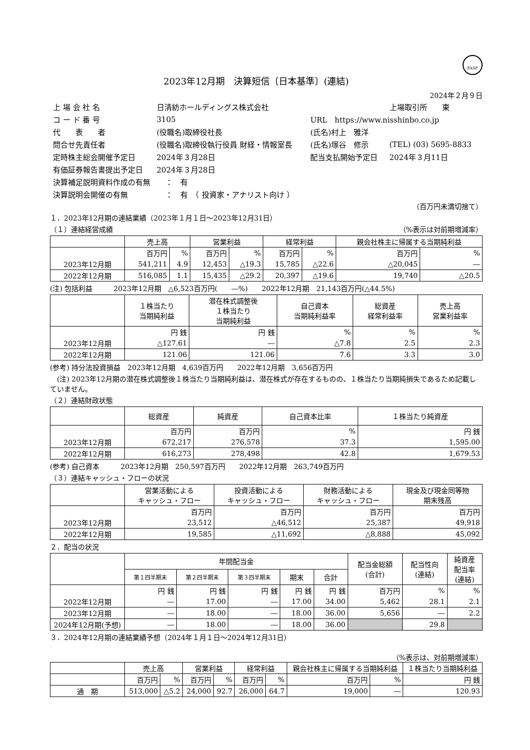FASF
2023年12月期　決算短信〔日本基準〕(連結)
2024年２月９日
| 上 場 会 社 名 | 日清紡ホールディングス株式会社 | | 上場取引所 東 |
| コ ー ド 番 号 | 3105 | URL https://www.nisshinbo.co.jp | |
| 代 表 者 | (役職名)取締役社長 | (氏名)村上 雅洋 | |
| 問合せ先責任者 | (役職名)取締役執行役員 財経・情報室長 | (氏名)塚谷 修示 | (TEL) (03) 5695-8833 |
| 定時株主総会開催予定日 | 2024年３月28日 | 配当支払開始予定日 | 2024年３月11日 |
| 有価証券報告書提出予定日 | 2024年３月28日 | | |
| 決算補足説明資料作成の有無 ： 有 | | | |
| 決算説明会開催の有無 ： 有 （ 投資家・アナリスト向け ） | | | |
（百万円未満切捨て）
１．2023年12月期の連結業績（2023年１月１日～2023年12月31日）
（１）連結経営成績 （%表示は対前期増減率）
| | 売上高 | | 営業利益 | | 経常利益 | | 親会社株主に帰属する当期純利益 | |
| --- | --- | --- | --- | --- | --- | --- | --- | --- |
| | 百万円 | % | 百万円 | % | 百万円 | % | 百万円 | % |
| 2023年12月期 | 541,211 | 4.9 | 12,453 | △19.3 | 15,785 | △22.6 | △20,045 | ― |
| 2022年12月期 | 516,085 | 1.1 | 15,435 | △29.2 | 20,397 | △19.6 | 19,740 | △20.5 |
(注) 包括利益　　　2023年12月期　△6,523百万円(　　―%)　　2022年12月期　21,143百万円(△44.5%)
| | １株当たり 当期純利益 | 潜在株式調整後 １株当たり 当期純利益 | 自己資本 当期純利益率 | 総資産 経常利益率 | 売上高 営業利益率 |
| --- | --- | --- | --- | --- | --- |
| | 円 銭 | 円 銭 | % | % | % |
| 2023年12月期 | △127.61 | ― | △7.8 | 2.5 | 2.3 |
| 2022年12月期 | 121.06 | 121.06 | 7.6 | 3.3 | 3.0 |
(参考) 持分法投資損益　2023年12月期　4,639百万円　　2022年12月期　3,656百万円
　(注) 2023年12月期の潜在株式調整後１株当たり当期純利益は、潜在株式が存在するものの、１株当たり当期純損失であるため記載していません。
（２）連結財政状態
| | 総資産 | 純資産 | 自己資本比率 | １株当たり純資産 |
| --- | --- | --- | --- | --- |
| | 百万円 | 百万円 | % | 円 銭 |
| 2023年12月期 | 672,217 | 276,578 | 37.3 | 1,595.00 |
| 2022年12月期 | 616,273 | 278,498 | 42.8 | 1,679.53 |
(参考) 自己資本　　　2023年12月期　250,597百万円　　2022年12月期　263,749百万円
（３）連結キャッシュ・フローの状況
| | 営業活動による キャッシュ・フロー | 投資活動による キャッシュ・フロー | 財務活動による キャッシュ・フロー | 現金及び現金同等物 期末残高 |
| --- | --- | --- | --- | --- |
| | 百万円 | 百万円 | 百万円 | 百万円 |
| 2023年12月期 | 23,512 | △46,512 | 25,387 | 49,918 |
| 2022年12月期 | 19,585 | △11,692 | △8,888 | 45,092 |
２．配当の状況
| | 年間配当金 | | | | | 配当金総額 (合計) | 配当性向 (連結) | 純資産 配当率 (連結) |
| --- | --- | --- | --- | --- | --- | --- | --- | --- |
| | 第１四半期末 | 第２四半期末 | 第３四半期末 | 期末 | 合計 | | | |
| | 円 銭 | 円 銭 | 円 銭 | 円 銭 | 円 銭 | 百万円 | % | % |
| 2022年12月期 | ― | 17.00 | ― | 17.00 | 34.00 | 5,462 | 28.1 | 2.1 |
| 2023年12月期 | ― | 18.00 | ― | 18.00 | 36.00 | 5,656 | ― | 2.2 |
| 2024年12月期(予想) | ― | 18.00 | ― | 18.00 | 36.00 | | 29.8 | |
３．2024年12月期の連結業績予想（2024年１月１日～2024年12月31日）
（%表示は、対前期増減率）
| | 売上高 | | 営業利益 | | 経常利益 | | 親会社株主に帰属する当期純利益 | | １株当たり当期純利益 |
| --- | --- | --- | --- | --- | --- | --- | --- | --- | --- |
| | 百万円 | % | 百万円 | % | 百万円 | % | 百万円 | % | 円 銭 |
| 通 期 | 513,000 | △5.2 | 24,000 | 92.7 | 26,000 | 64.7 | 19,000 | ― | 120.93 |